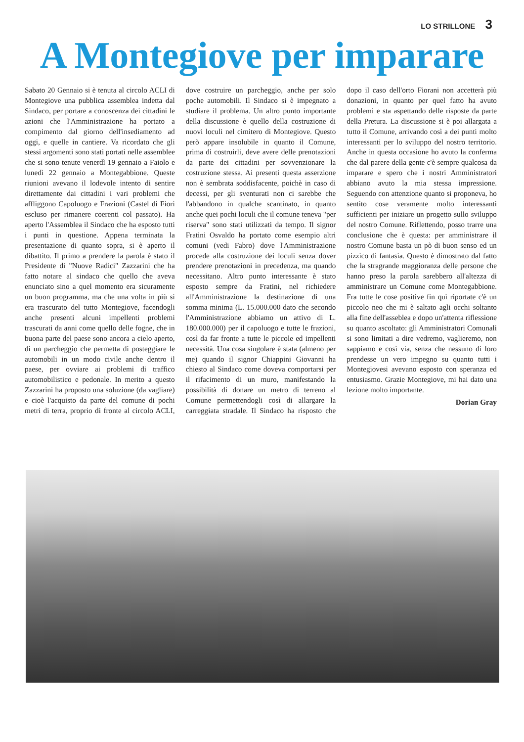LO STRILLONE 3
A Montegiove per imparare
Sabato 20 Gennaio si è tenuta al circolo ACLI di Montegiove una pubblica assemblea indetta dal Sindaco, per portare a conoscenza dei cittadini le azioni che l'Amministrazione ha portato a compimento dal giorno dell'insediamento ad oggi, e quelle in cantiere. Va ricordato che gli stessi argomenti sono stati portati nelle assemblee che si sono tenute venerdì 19 gennaio a Faiolo e lunedì 22 gennaio a Montegabbione. Queste riunioni avevano il lodevole intento di sentire direttamente dai cittadini i vari problemi che affliggono Capoluogo e Frazioni (Castel di Fiori escluso per rimanere coerenti col passato). Ha aperto l'Assemblea il Sindaco che ha esposto tutti i punti in questione. Appena terminata la presentazione di quanto sopra, si è aperto il dibattito. Il primo a prendere la parola è stato il Presidente di "Nuove Radici" Zazzarini che ha fatto notare al sindaco che quello che aveva enunciato sino a quel momento era sicuramente un buon programma, ma che una volta in più si era trascurato del tutto Montegiove, facendogli anche presenti alcuni impellenti problemi trascurati da anni come quello delle fogne, che in buona parte del paese sono ancora a cielo aperto, di un parcheggio che permetta di posteggiare le automobili in un modo civile anche dentro il paese, per ovviare ai problemi di traffico automobilistico e pedonale. In merito a questo Zazzarini ha proposto una soluzione (da vagliare) e cioè l'acquisto da parte del comune di pochi metri di terra, proprio di fronte al circolo ACLI, dove costruire un parcheggio, anche per solo poche automobili. Il Sindaco si è impegnato a studiare il problema. Un altro punto importante della discussione è quello della costruzione di nuovi loculi nel cimitero di Montegiove. Questo però appare insolubile in quanto il Comune, prima di costruirli, deve avere delle prenotazioni da parte dei cittadini per sovvenzionare la costruzione stessa. Ai presenti questa asserzione non è sembrata soddisfacente, poichè in caso di decessi, per gli sventurati non ci sarebbe che l'abbandono in qualche scantinato, in quanto anche quei pochi loculi che il comune teneva "per riserva" sono stati utilizzati da tempo. Il signor Fratini Osvaldo ha portato come esempio altri comuni (vedi Fabro) dove l'Amministrazione procede alla costruzione dei loculi senza dover prendere prenotazioni in precedenza, ma quando necessitano. Altro punto interessante è stato esposto sempre da Fratini, nel richiedere all'Amministrazione la destinazione di una somma minima (L. 15.000.000 dato che secondo l'Amministrazione abbiamo un attivo di L. 180.000.000) per il capoluogo e tutte le frazioni, così da far fronte a tutte le piccole ed impellenti necessità. Una cosa singolare è stata (almeno per me) quando il signor Chiappini Giovanni ha chiesto al Sindaco come doveva comportarsi per il rifacimento di un muro, manifestando la possibilità di donare un metro di terreno al Comune permettendogli così di allargare la carreggiata stradale. Il Sindaco ha risposto che dopo il caso dell'orto Fiorani non accetterà più donazioni, in quanto per quel fatto ha avuto problemi e sta aspettando delle risposte da parte della Pretura. La discussione si è poi allargata a tutto il Comune, arrivando così a dei punti molto interessanti per lo sviluppo del nostro territorio. Anche in questa occasione ho avuto la conferma che dal parere della gente c'è sempre qualcosa da imparare e spero che i nostri Amministratori abbiano avuto la mia stessa impressione. Seguendo con attenzione quanto si proponeva, ho sentito cose veramente molto interessanti sufficienti per iniziare un progetto sullo sviluppo del nostro Comune. Riflettendo, posso trarre una conclusione che è questa: per amministrare il nostro Comune basta un pò di buon senso ed un pizzico di fantasia. Questo è dimostrato dal fatto che la stragrande maggioranza delle persone che hanno preso la parola sarebbero all'altezza di amministrare un Comune come Montegabbione. Fra tutte le cose positive fin quì riportate c'è un piccolo neo che mi è saltato agli occhi soltanto alla fine dell'asseblea e dopo un'attenta riflessione su quanto ascoltato: gli Amministratori Comunali si sono limitati a dire vedremo, vaglieremo, non sappiamo e così via, senza che nessuno di loro prendesse un vero impegno su quanto tutti i Montegiovesi avevano esposto con speranza ed entusiasmo. Grazie Montegiove, mi hai dato una lezione molto importante.
Dorian Gray